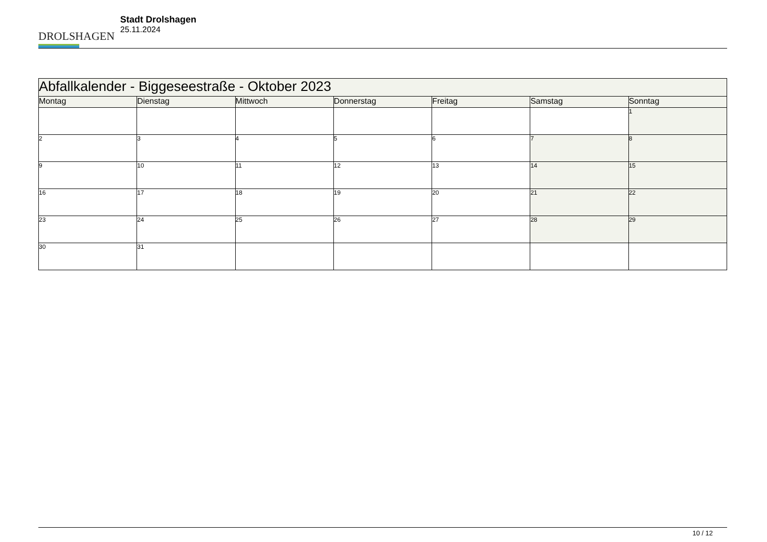DROLSHAGEN
Stadt Drolshagen
25.11.2024
| Abfallkalender - Biggeseestraße - Oktober 2023 | | | | | | |
| --- | --- | --- | --- | --- | --- | --- |
| Montag | Dienstag | Mittwoch | Donnerstag | Freitag | Samstag | Sonntag |
| | | | | | | 1 |
| 2 | 3 | 4 | 5 | 6 | 7 | 8 |
| 9 | 10 | 11 | 12 | 13 | 14 | 15 |
| 16 | 17 | 18 | 19 | 20 | 21 | 22 |
| 23 | 24 | 25 | 26 | 27 | 28 | 29 |
| 30 | 31 | | | | | |
10 / 12